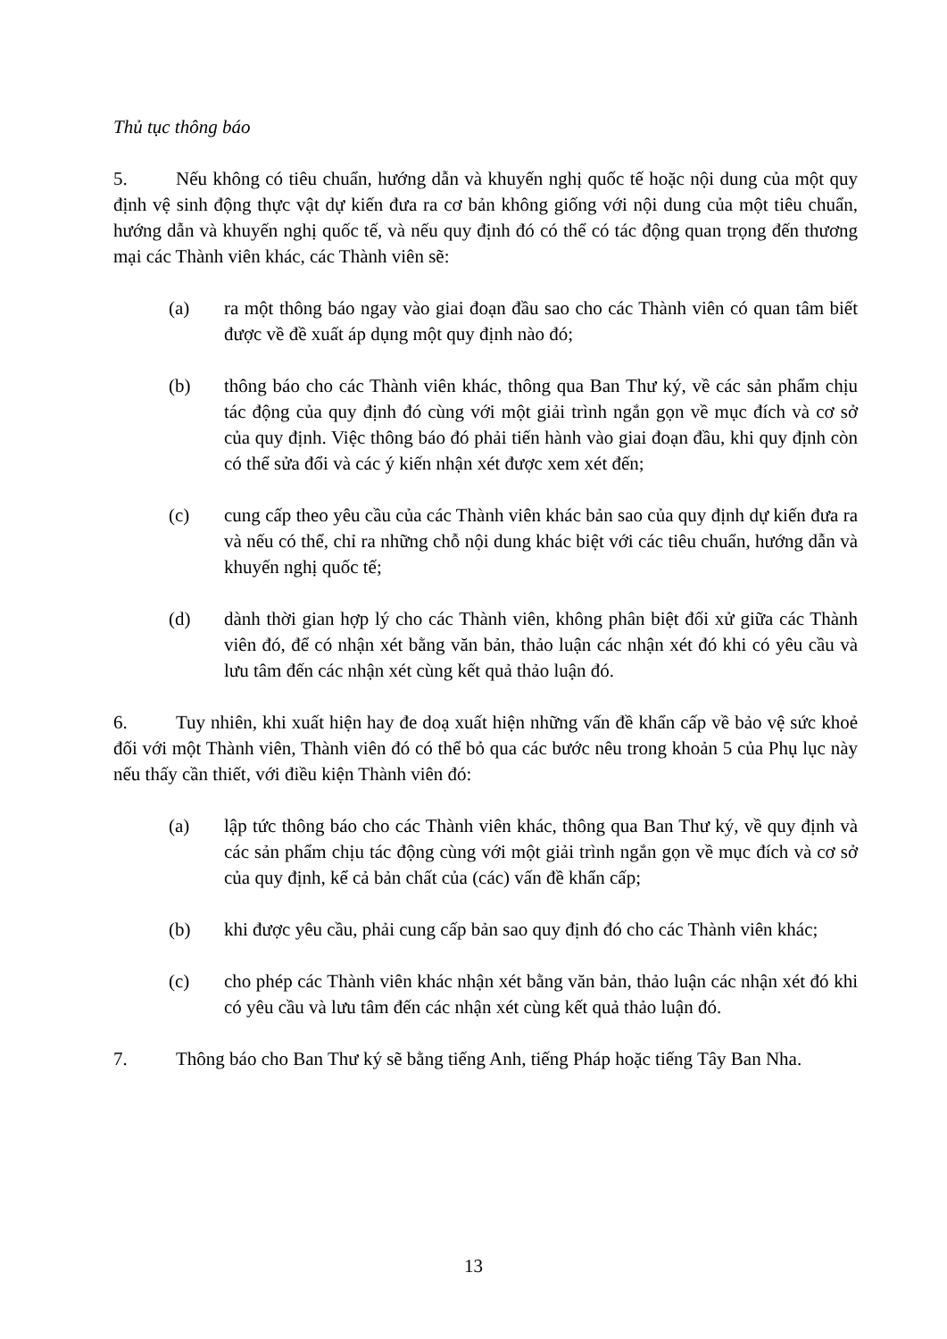Thủ tục thông báo
5. Nếu không có tiêu chuẩn, hướng dẫn và khuyến nghị quốc tế hoặc nội dung của một quy định vệ sinh động thực vật dự kiến đưa ra cơ bản không giống với nội dung của một tiêu chuẩn, hướng dẫn và khuyến nghị quốc tế, và nếu quy định đó có thể có tác động quan trọng đến thương mại các Thành viên khác, các Thành viên sẽ:
(a) ra một thông báo ngay vào giai đoạn đầu sao cho các Thành viên có quan tâm biết được về đề xuất áp dụng một quy định nào đó;
(b) thông báo cho các Thành viên khác, thông qua Ban Thư ký, về các sản phẩm chịu tác động của quy định đó cùng với một giải trình ngắn gọn về mục đích và cơ sở của quy định. Việc thông báo đó phải tiến hành vào giai đoạn đầu, khi quy định còn có thể sửa đổi và các ý kiến nhận xét được xem xét đến;
(c) cung cấp theo yêu cầu của các Thành viên khác bản sao của quy định dự kiến đưa ra và nếu có thể, chỉ ra những chỗ nội dung khác biệt với các tiêu chuẩn, hướng dẫn và khuyến nghị quốc tế;
(d) dành thời gian hợp lý cho các Thành viên, không phân biệt đối xử giữa các Thành viên đó, để có nhận xét bằng văn bản, thảo luận các nhận xét đó khi có yêu cầu và lưu tâm đến các nhận xét cùng kết quả thảo luận đó.
6. Tuy nhiên, khi xuất hiện hay đe doạ xuất hiện những vấn đề khẩn cấp về bảo vệ sức khoẻ đối với một Thành viên, Thành viên đó có thể bỏ qua các bước nêu trong khoản 5 của Phụ lục này nếu thấy cần thiết, với điều kiện Thành viên đó:
(a) lập tức thông báo cho các Thành viên khác, thông qua Ban Thư ký, về quy định và các sản phẩm chịu tác động cùng với một giải trình ngắn gọn về mục đích và cơ sở của quy định, kể cả bản chất của (các) vấn đề khẩn cấp;
(b) khi được yêu cầu, phải cung cấp bản sao quy định đó cho các Thành viên khác;
(c) cho phép các Thành viên khác nhận xét bằng văn bản, thảo luận các nhận xét đó khi có yêu cầu và lưu tâm đến các nhận xét cùng kết quả thảo luận đó.
7. Thông báo cho Ban Thư ký sẽ bằng tiếng Anh, tiếng Pháp hoặc tiếng Tây Ban Nha.
13